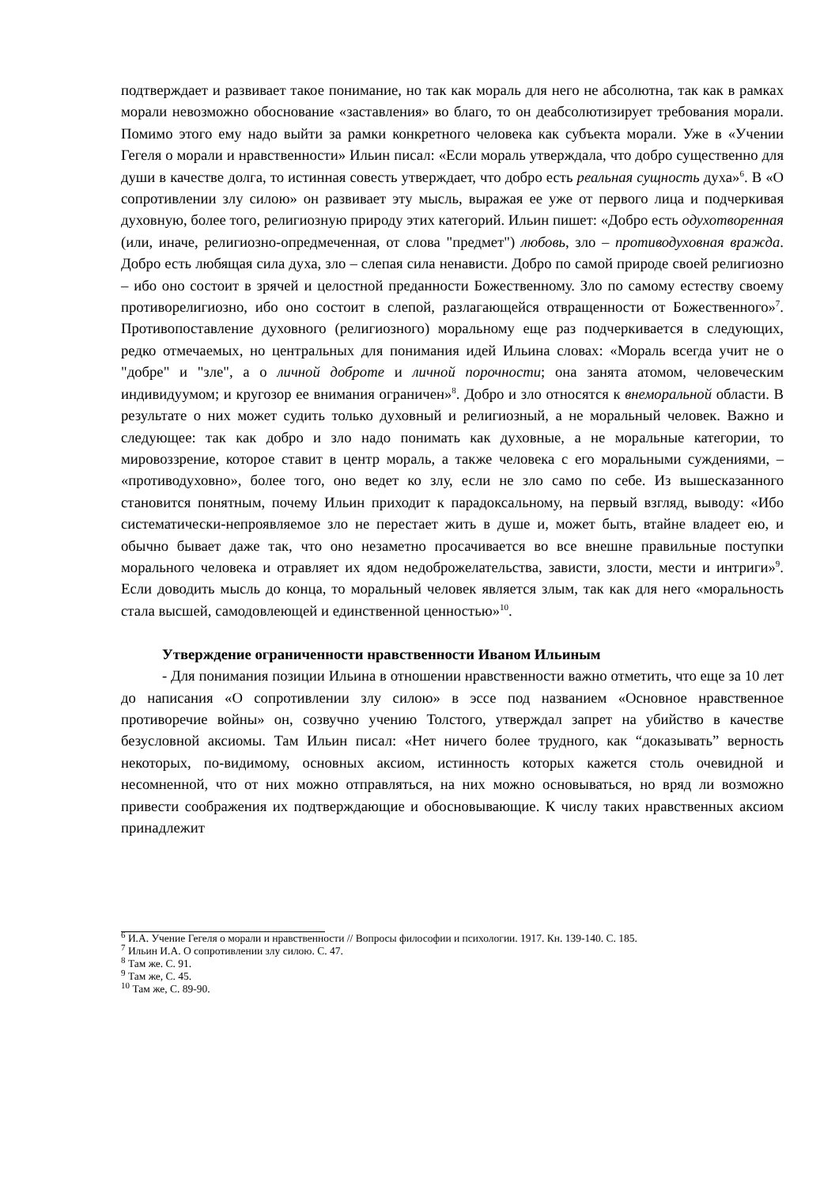подтверждает и развивает такое понимание, но так как мораль для него не абсолютна, так как в рамках морали невозможно обоснование «заставления» во благо, то он деабсолютизирует требования морали. Помимо этого ему надо выйти за рамки конкретного человека как субъекта морали. Уже в «Учении Гегеля о морали и нравственности» Ильин писал: «Если мораль утверждала, что добро существенно для души в качестве долга, то истинная совесть утверждает, что добро есть реальная сущность духа»<sup>6</sup>. В «О сопротивлении злу силою» он развивает эту мысль, выражая ее уже от первого лица и подчеркивая духовную, более того, религиозную природу этих категорий. Ильин пишет: «Добро есть одухотворенная (или, иначе, религиозно-опредмеченная, от слова "предмет") любовь, зло – противодуховная вражда. Добро есть любящая сила духа, зло – слепая сила ненависти. Добро по самой природе своей религиозно – ибо оно состоит в зрячей и целостной преданности Божественному. Зло по самому естеству своему противорелигиозно, ибо оно состоит в слепой, разлагающейся отвращенности от Божественного»<sup>7</sup>. Противопоставление духовного (религиозного) моральному еще раз подчеркивается в следующих, редко отмечаемых, но центральных для понимания идей Ильина словах: «Мораль всегда учит не о "добре" и "зле", а о личной доброте и личной порочности; она занята атомом, человеческим индивидуумом; и кругозор ее внимания ограничен»<sup>8</sup>. Добро и зло относятся к внеморальной области. В результате о них может судить только духовный и религиозный, а не моральный человек. Важно и следующее: так как добро и зло надо понимать как духовные, а не моральные категории, то мировоззрение, которое ставит в центр мораль, а также человека с его моральными суждениями, – «противодуховно», более того, оно ведет ко злу, если не зло само по себе. Из вышесказанного становится понятным, почему Ильин приходит к парадоксальному, на первый взгляд, выводу: «Ибо систематически-непроявляемое зло не перестает жить в душе и, может быть, втайне владеет ею, и обычно бывает даже так, что оно незаметно просачивается во все внешне правильные поступки морального человека и отравляет их ядом недоброжелательства, зависти, злости, мести и интриги»<sup>9</sup>. Если доводить мысль до конца, то моральный человек является злым, так как для него «моральность стала высшей, самодовлеющей и единственной ценностью»<sup>10</sup>.
Утверждение ограниченности нравственности Иваном Ильиным
- Для понимания позиции Ильина в отношении нравственности важно отметить, что еще за 10 лет до написания «О сопротивлении злу силою» в эссе под названием «Основное нравственное противоречие войны» он, созвучно учению Толстого, утверждал запрет на убийство в качестве безусловной аксиомы. Там Ильин писал: «Нет ничего более трудного, как “доказывать” верность некоторых, по-видимому, основных аксиом, истинность которых кажется столь очевидной и несомненной, что от них можно отправляться, на них можно основываться, но вряд ли возможно привести соображения их подтверждающие и обосновывающие. К числу таких нравственных аксиом принадлежит
<sup>6</sup> И.А. Учение Гегеля о морали и нравственности // Вопросы философии и психологии. 1917. Кн. 139-140. С. 185.
<sup>7</sup> Ильин И.А. О сопротивлении злу силою. С. 47.
<sup>8</sup> Там же. С. 91.
<sup>9</sup> Там же, С. 45.
<sup>10</sup> Там же, С. 89-90.